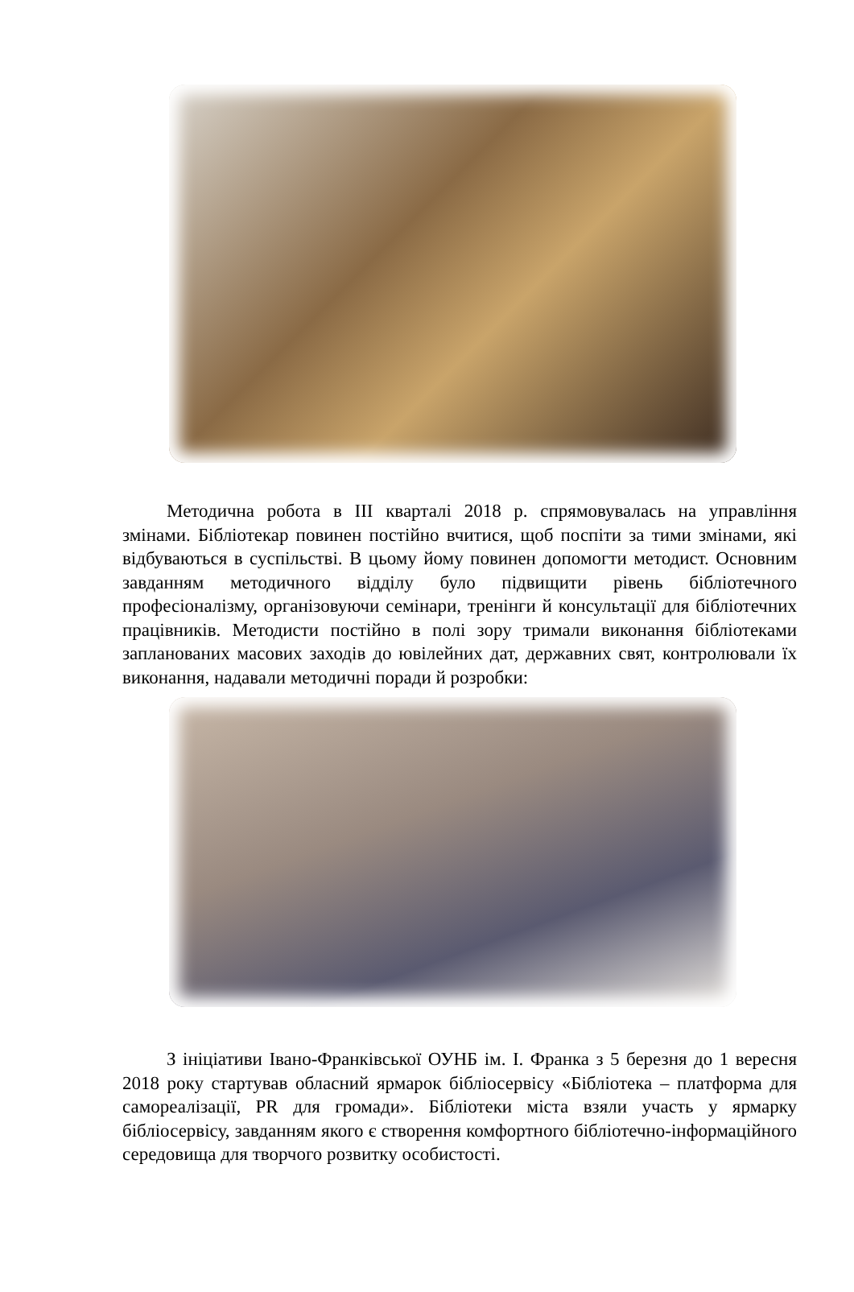Методична робота в ІІІ кварталі 2018 р. спрямовувалась на управління змінами. Бібліотекар повинен постійно вчитися, щоб поспіти за тими змінами, які відбуваються в суспільстві. В цьому йому повинен допомогти методист. Основним завданням методичного відділу було підвищити рівень бібліотечного професіоналізму, організовуючи семінари, тренінги й консультації для бібліотечних працівників. Методисти постійно в полі зору тримали виконання бібліотеками запланованих масових заходів до ювілейних дат, державних свят, контролювали їх виконання, надавали методичні поради й розробки:
З ініціативи Івано-Франківської ОУНБ ім. І. Франка з 5 березня до 1 вересня 2018 року стартував обласний ярмарок бібліосервісу «Бібліотека – платформа для самореалізації, PR для громади». Бібліотеки міста взяли участь у ярмарку бібліосервісу, завданням якого є створення комфортного бібліотечно-інформаційного середовища для творчого розвитку особистості.